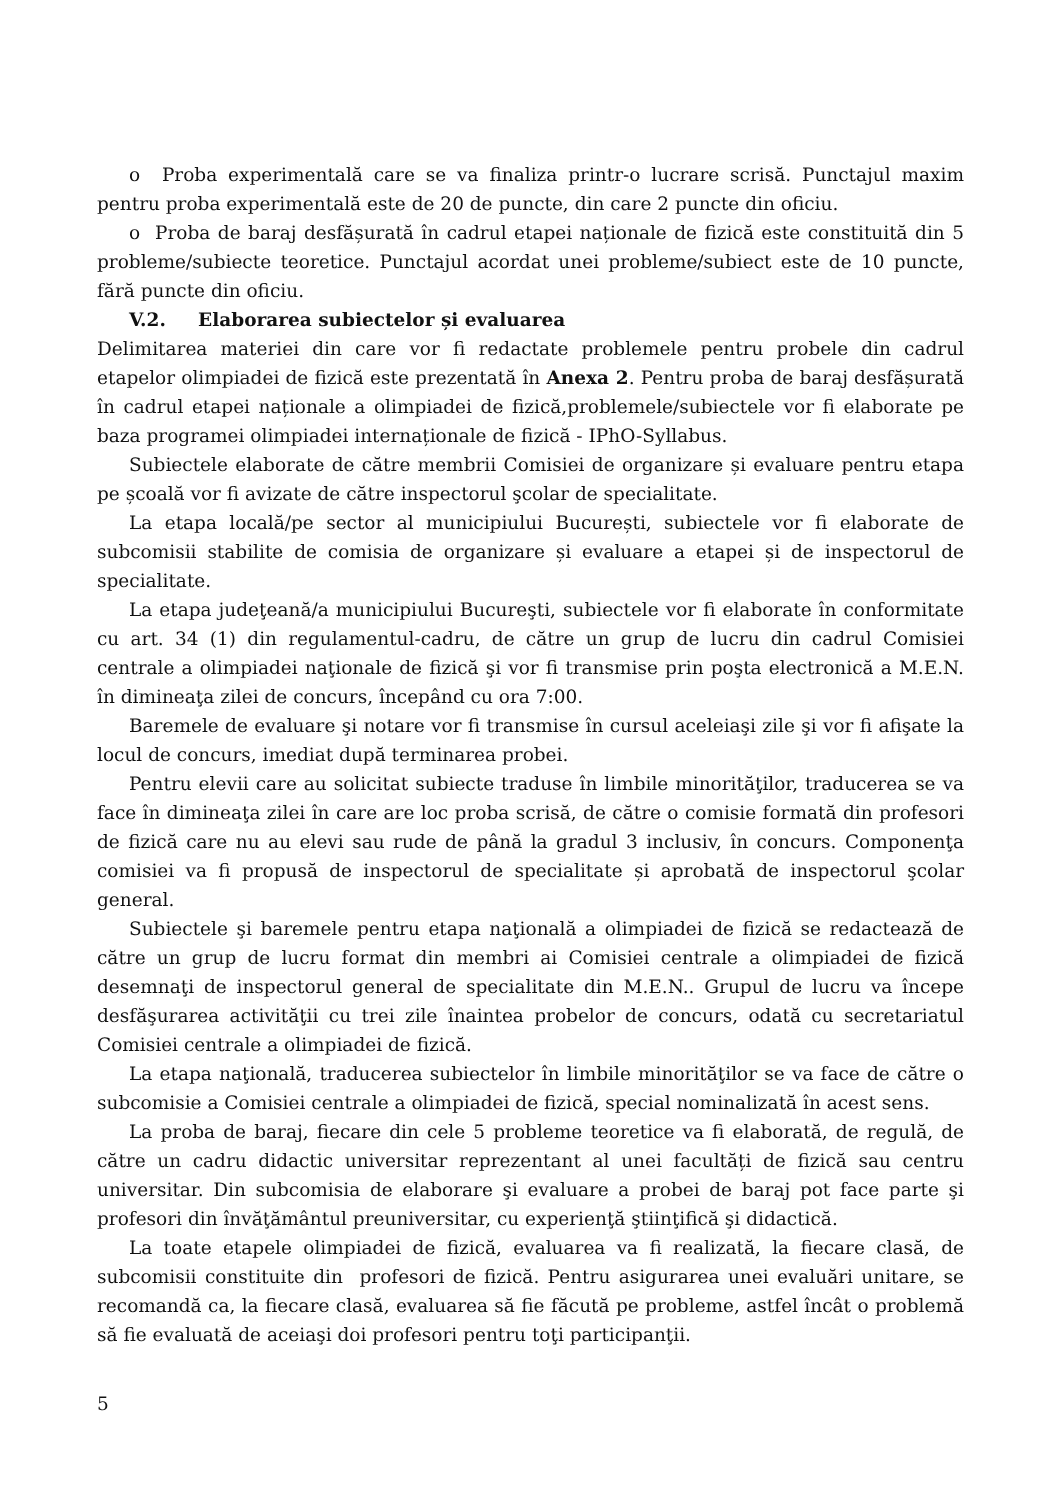o Proba experimentală care se va finaliza printr-o lucrare scrisă. Punctajul maxim pentru proba experimentală este de 20 de puncte, din care 2 puncte din oficiu.
o Proba de baraj desfășurată în cadrul etapei naționale de fizică este constituită din 5 probleme/subiecte teoretice. Punctajul acordat unei probleme/subiect este de 10 puncte, fără puncte din oficiu.
V.2. Elaborarea subiectelor și evaluarea
Delimitarea materiei din care vor fi redactate problemele pentru probele din cadrul etapelor olimpiadei de fizică este prezentată în Anexa 2. Pentru proba de baraj desfășurată în cadrul etapei naționale a olimpiadei de fizică,problemele/subiectele vor fi elaborate pe baza programei olimpiadei internaționale de fizică - IPhO-Syllabus.
Subiectele elaborate de către membrii Comisiei de organizare și evaluare pentru etapa pe școală vor fi avizate de către inspectorul şcolar de specialitate.
La etapa locală/pe sector al municipiului București, subiectele vor fi elaborate de subcomisii stabilite de comisia de organizare și evaluare a etapei și de inspectorul de specialitate.
La etapa judeţeană/a municipiului Bucureşti, subiectele vor fi elaborate în conformitate cu art. 34 (1) din regulamentul-cadru, de către un grup de lucru din cadrul Comisiei centrale a olimpiadei naţionale de fizică şi vor fi transmise prin poşta electronică a M.E.N. în dimineaţa zilei de concurs, începând cu ora 7:00.
Baremele de evaluare şi notare vor fi transmise în cursul aceleiaşi zile şi vor fi afişate la locul de concurs, imediat după terminarea probei.
Pentru elevii care au solicitat subiecte traduse în limbile minorităţilor, traducerea se va face în dimineaţa zilei în care are loc proba scrisă, de către o comisie formată din profesori de fizică care nu au elevi sau rude de până la gradul 3 inclusiv, în concurs. Componenţa comisiei va fi propusă de inspectorul de specialitate și aprobată de inspectorul şcolar general.
Subiectele şi baremele pentru etapa naţională a olimpiadei de fizică se redactează de către un grup de lucru format din membri ai Comisiei centrale a olimpiadei de fizică desemnaţi de inspectorul general de specialitate din M.E.N.. Grupul de lucru va începe desfăşurarea activităţii cu trei zile înaintea probelor de concurs, odată cu secretariatul Comisiei centrale a olimpiadei de fizică.
La etapa naţională, traducerea subiectelor în limbile minorităţilor se va face de către o subcomisie a Comisiei centrale a olimpiadei de fizică, special nominalizată în acest sens.
La proba de baraj, fiecare din cele 5 probleme teoretice va fi elaborată, de regulă, de către un cadru didactic universitar reprezentant al unei facultăți de fizică sau centru universitar. Din subcomisia de elaborare şi evaluare a probei de baraj pot face parte şi profesori din învăţământul preuniversitar, cu experienţă ştiinţifică şi didactică.
La toate etapele olimpiadei de fizică, evaluarea va fi realizată, la fiecare clasă, de subcomisii constituite din profesori de fizică. Pentru asigurarea unei evaluări unitare, se recomandă ca, la fiecare clasă, evaluarea să fie făcută pe probleme, astfel încât o problemă să fie evaluată de aceiaşi doi profesori pentru toţi participanţii.
5